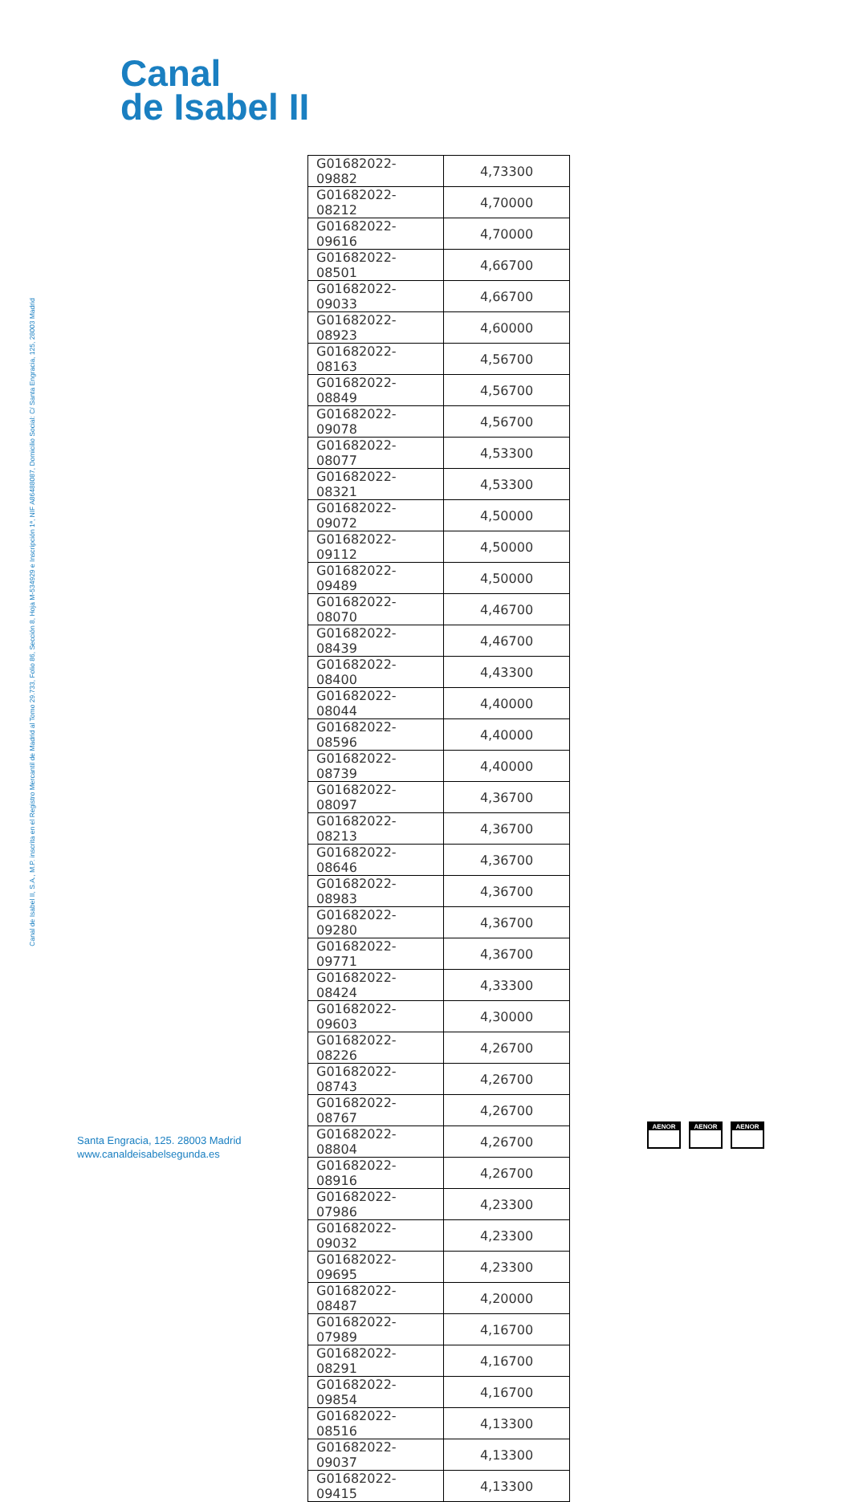Canal
de Isabel II
Canal de Isabel II, S.A., M.P. inscrita en el Registro Mercantil de Madrid al Tomo 29.733, Folio 86, Sección 8, Hoja M-534929 e Inscripción 1ª, NIF A86488087, Domicilio Social: C/ Santa Engracia, 125, 28003 Madrid
| G01682022-09882 | 4,73300 |
| G01682022-08212 | 4,70000 |
| G01682022-09616 | 4,70000 |
| G01682022-08501 | 4,66700 |
| G01682022-09033 | 4,66700 |
| G01682022-08923 | 4,60000 |
| G01682022-08163 | 4,56700 |
| G01682022-08849 | 4,56700 |
| G01682022-09078 | 4,56700 |
| G01682022-08077 | 4,53300 |
| G01682022-08321 | 4,53300 |
| G01682022-09072 | 4,50000 |
| G01682022-09112 | 4,50000 |
| G01682022-09489 | 4,50000 |
| G01682022-08070 | 4,46700 |
| G01682022-08439 | 4,46700 |
| G01682022-08400 | 4,43300 |
| G01682022-08044 | 4,40000 |
| G01682022-08596 | 4,40000 |
| G01682022-08739 | 4,40000 |
| G01682022-08097 | 4,36700 |
| G01682022-08213 | 4,36700 |
| G01682022-08646 | 4,36700 |
| G01682022-08983 | 4,36700 |
| G01682022-09280 | 4,36700 |
| G01682022-09771 | 4,36700 |
| G01682022-08424 | 4,33300 |
| G01682022-09603 | 4,30000 |
| G01682022-08226 | 4,26700 |
| G01682022-08743 | 4,26700 |
| G01682022-08767 | 4,26700 |
| G01682022-08804 | 4,26700 |
| G01682022-08916 | 4,26700 |
| G01682022-07986 | 4,23300 |
| G01682022-09032 | 4,23300 |
| G01682022-09695 | 4,23300 |
| G01682022-08487 | 4,20000 |
| G01682022-07989 | 4,16700 |
| G01682022-08291 | 4,16700 |
| G01682022-09854 | 4,16700 |
| G01682022-08516 | 4,13300 |
| G01682022-09037 | 4,13300 |
| G01682022-09415 | 4,13300 |
Santa Engracia, 125. 28003 Madrid
www.canaldeisabelsegunda.es
AENOR AENOR AENOR